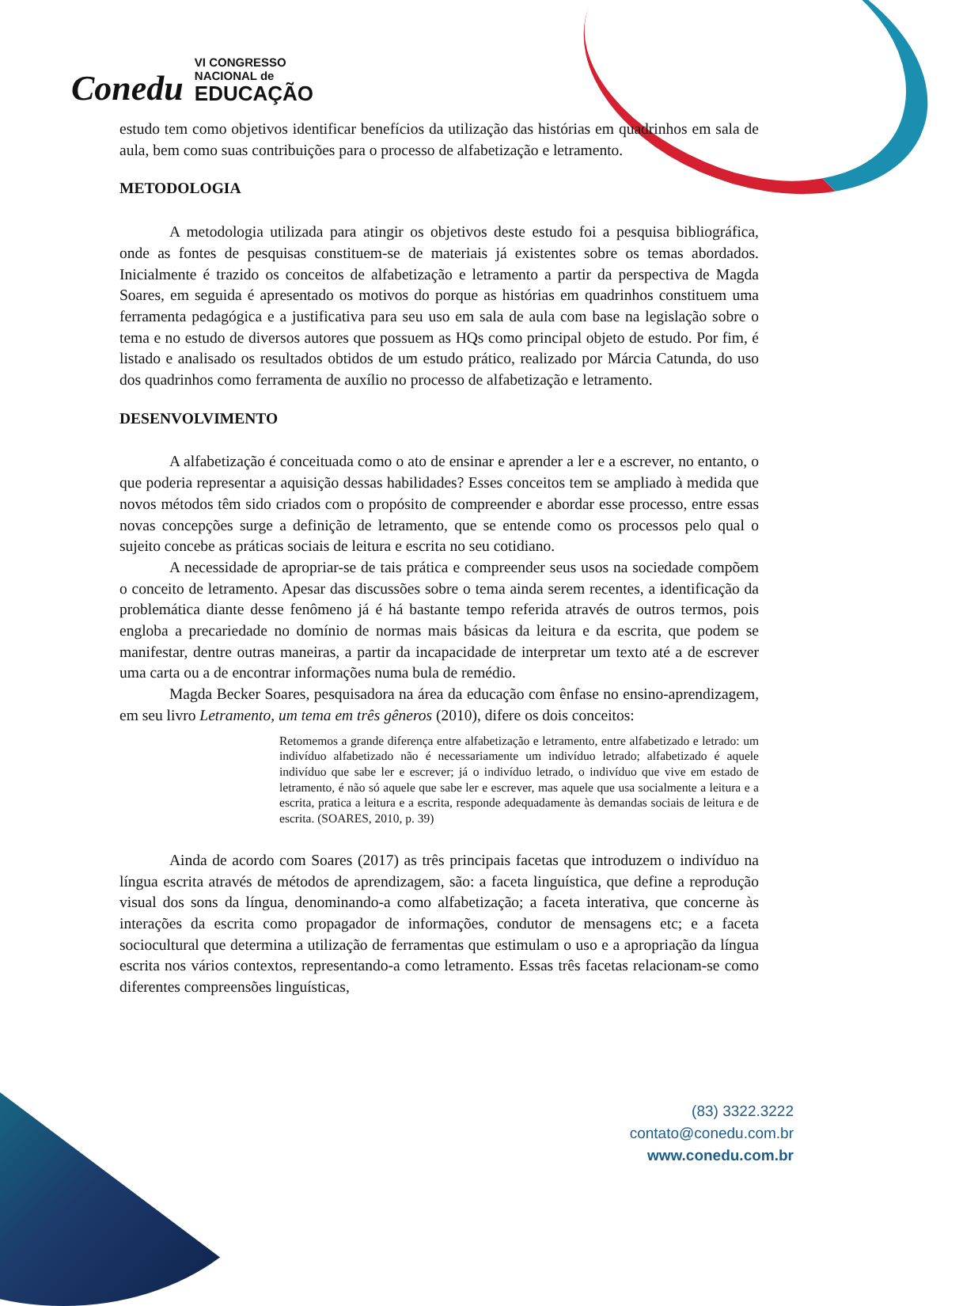Conedu VI CONGRESSO
NACIONAL de
EDUCAÇÃO
estudo tem como objetivos identificar benefícios da utilização das histórias em quadrinhos em sala de aula, bem como suas contribuições para o processo de alfabetização e letramento.
METODOLOGIA
A metodologia utilizada para atingir os objetivos deste estudo foi a pesquisa bibliográfica, onde as fontes de pesquisas constituem-se de materiais já existentes sobre os temas abordados. Inicialmente é trazido os conceitos de alfabetização e letramento a partir da perspectiva de Magda Soares, em seguida é apresentado os motivos do porque as histórias em quadrinhos constituem uma ferramenta pedagógica e a justificativa para seu uso em sala de aula com base na legislação sobre o tema e no estudo de diversos autores que possuem as HQs como principal objeto de estudo. Por fim, é listado e analisado os resultados obtidos de um estudo prático, realizado por Márcia Catunda, do uso dos quadrinhos como ferramenta de auxílio no processo de alfabetização e letramento.
DESENVOLVIMENTO
A alfabetização é conceituada como o ato de ensinar e aprender a ler e a escrever, no entanto, o que poderia representar a aquisição dessas habilidades? Esses conceitos tem se ampliado à medida que novos métodos têm sido criados com o propósito de compreender e abordar esse processo, entre essas novas concepções surge a definição de letramento, que se entende como os processos pelo qual o sujeito concebe as práticas sociais de leitura e escrita no seu cotidiano.
A necessidade de apropriar-se de tais prática e compreender seus usos na sociedade compõem o conceito de letramento. Apesar das discussões sobre o tema ainda serem recentes, a identificação da problemática diante desse fenômeno já é há bastante tempo referida através de outros termos, pois engloba a precariedade no domínio de normas mais básicas da leitura e da escrita, que podem se manifestar, dentre outras maneiras, a partir da incapacidade de interpretar um texto até a de escrever uma carta ou a de encontrar informações numa bula de remédio.
Magda Becker Soares, pesquisadora na área da educação com ênfase no ensino-aprendizagem, em seu livro Letramento, um tema em três gêneros (2010), difere os dois conceitos:
Retomemos a grande diferença entre alfabetização e letramento, entre alfabetizado e letrado: um indivíduo alfabetizado não é necessariamente um indivíduo letrado; alfabetizado é aquele indivíduo que sabe ler e escrever; já o indivíduo letrado, o indivíduo que vive em estado de letramento, é não só aquele que sabe ler e escrever, mas aquele que usa socialmente a leitura e a escrita, pratica a leitura e a escrita, responde adequadamente às demandas sociais de leitura e de escrita. (SOARES, 2010, p. 39)
Ainda de acordo com Soares (2017) as três principais facetas que introduzem o indivíduo na língua escrita através de métodos de aprendizagem, são: a faceta linguística, que define a reprodução visual dos sons da língua, denominando-a como alfabetização; a faceta interativa, que concerne às interações da escrita como propagador de informações, condutor de mensagens etc; e a faceta sociocultural que determina a utilização de ferramentas que estimulam o uso e a apropriação da língua escrita nos vários contextos, representando-a como letramento. Essas três facetas relacionam-se como diferentes compreensões linguísticas,
(83) 3322.3222
contato@conedu.com.br
www.conedu.com.br